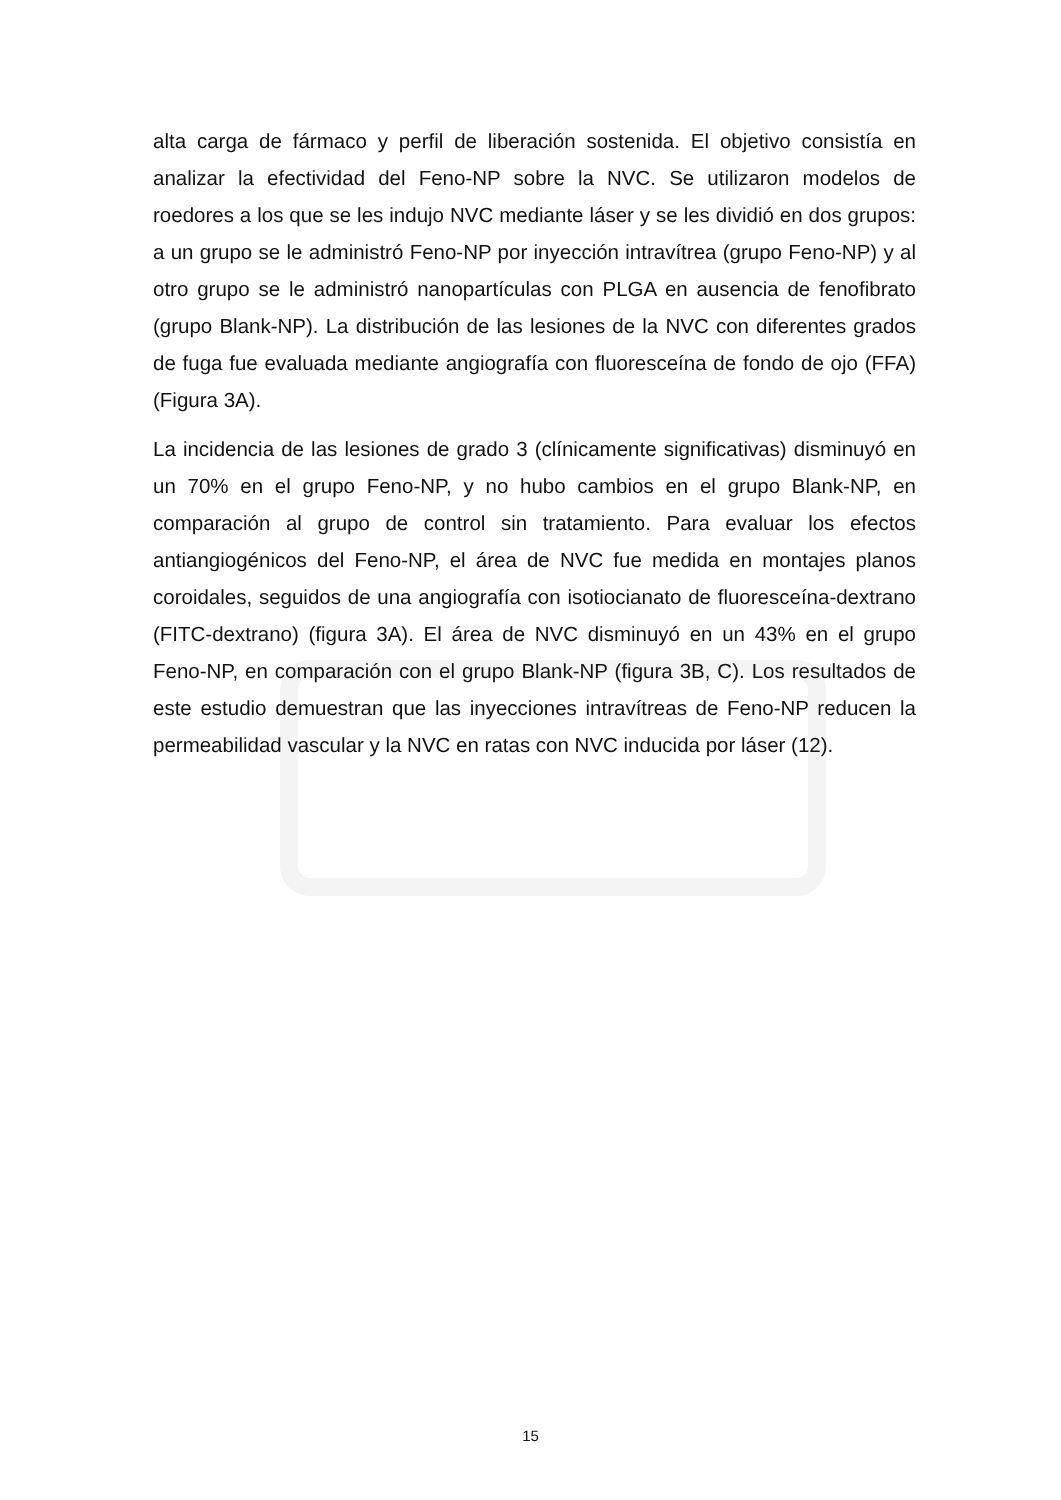alta carga de fármaco y perfil de liberación sostenida. El objetivo consistía en analizar la efectividad del Feno-NP sobre la NVC. Se utilizaron modelos de roedores a los que se les indujo NVC mediante láser y se les dividió en dos grupos: a un grupo se le administró Feno-NP por inyección intravítrea (grupo Feno-NP) y al otro grupo se le administró nanopartículas con PLGA en ausencia de fenofibrato (grupo Blank-NP). La distribución de las lesiones de la NVC con diferentes grados de fuga fue evaluada mediante angiografía con fluoresceína de fondo de ojo (FFA) (Figura 3A).
La incidencia de las lesiones de grado 3 (clínicamente significativas) disminuyó en un 70% en el grupo Feno-NP, y no hubo cambios en el grupo Blank-NP, en comparación al grupo de control sin tratamiento. Para evaluar los efectos antiangiogénicos del Feno-NP, el área de NVC fue medida en montajes planos coroidales, seguidos de una angiografía con isotiocianato de fluoresceína-dextrano (FITC-dextrano) (figura 3A). El área de NVC disminuyó en un 43% en el grupo Feno-NP, en comparación con el grupo Blank-NP (figura 3B, C). Los resultados de este estudio demuestran que las inyecciones intravítreas de Feno-NP reducen la permeabilidad vascular y la NVC en ratas con NVC inducida por láser (12).
15